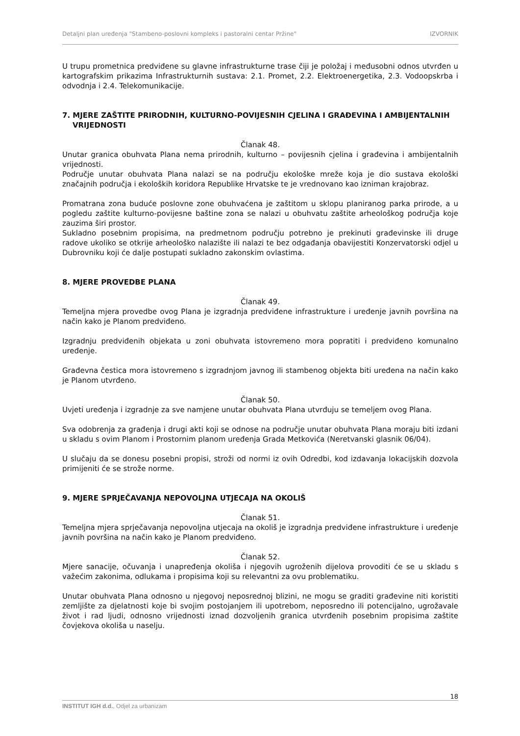Detaljni plan uređenja "Stambeno-poslovni kompleks i pastoralni centar Pržine" IZVORNIK
U trupu prometnica predviđene su glavne infrastrukturne trase čiji je položaj i međusobni odnos utvrđen u kartografskim prikazima Infrastrukturnih sustava: 2.1. Promet, 2.2. Elektroenergetika, 2.3. Vodoopskrba i odvodnja i 2.4. Telekomunikacije.
7. MJERE ZAŠTITE PRIRODNIH, KULTURNO-POVIJESNIH CJELINA I GRAĐEVINA I AMBIJENTALNIH
VRIJEDNOSTI
Članak 48.
Unutar granica obuhvata Plana nema prirodnih, kulturno – povijesnih cjelina i građevina i ambijentalnih vrijednosti.
Područje unutar obuhvata Plana nalazi se na području ekološke mreže koja je dio sustava ekološki značajnih područja i ekoloških koridora Republike Hrvatske te je vrednovano kao izniman krajobraz.
Promatrana zona buduće poslovne zone obuhvaćena je zaštitom u sklopu planiranog parka prirode, a u pogledu zaštite kulturno-povijesne baštine zona se nalazi u obuhvatu zaštite arheološkog područja koje zauzima širi prostor.
Sukladno posebnim propisima, na predmetnom području potrebno je prekinuti građevinske ili druge radove ukoliko se otkrije arheološko nalazište ili nalazi te bez odgađanja obavijestiti Konzervatorski odjel u Dubrovniku koji će dalje postupati sukladno zakonskim ovlastima.
8. MJERE PROVEDBE PLANA
Članak 49.
Temeljna mjera provedbe ovog Plana je izgradnja predviđene infrastrukture i uređenje javnih površina na način kako je Planom predviđeno.
Izgradnju predviđenih objekata u zoni obuhvata istovremeno mora popratiti i predviđeno komunalno uređenje.
Građevna čestica mora istovremeno s izgradnjom javnog ili stambenog objekta biti uređena na način kako je Planom utvrđeno.
Članak 50.
Uvjeti uređenja i izgradnje za sve namjene unutar obuhvata Plana utvrđuju se temeljem ovog Plana.
Sva odobrenja za građenja i drugi akti koji se odnose na područje unutar obuhvata Plana moraju biti izdani u skladu s ovim Planom i Prostornim planom uređenja Grada Metkovića (Neretvanski glasnik 06/04).
U slučaju da se donesu posebni propisi, stroži od normi iz ovih Odredbi, kod izdavanja lokacijskih dozvola primijeniti će se strože norme.
9. MJERE SPRJEČAVANJA NEPOVOLJNA UTJECAJA NA OKOLIŠ
Članak 51.
Temeljna mjera sprječavanja nepovoljna utjecaja na okoliš je izgradnja predviđene infrastrukture i uređenje javnih površina na način kako je Planom predviđeno.
Članak 52.
Mjere sanacije, očuvanja i unapređenja okoliša i njegovih ugroženih dijelova provoditi će se u skladu s važećim zakonima, odlukama i propisima koji su relevantni za ovu problematiku.
Unutar obuhvata Plana odnosno u njegovoj neposrednoj blizini, ne mogu se graditi građevine niti koristiti zemljište za djelatnosti koje bi svojim postojanjem ili upotrebom, neposredno ili potencijalno, ugrožavale život i rad ljudi, odnosno vrijednosti iznad dozvoljenih granica utvrđenih posebnim propisima zaštite čovjekova okoliša u naselju.
18
INSTITUT IGH d.d., Odjel za urbanizam